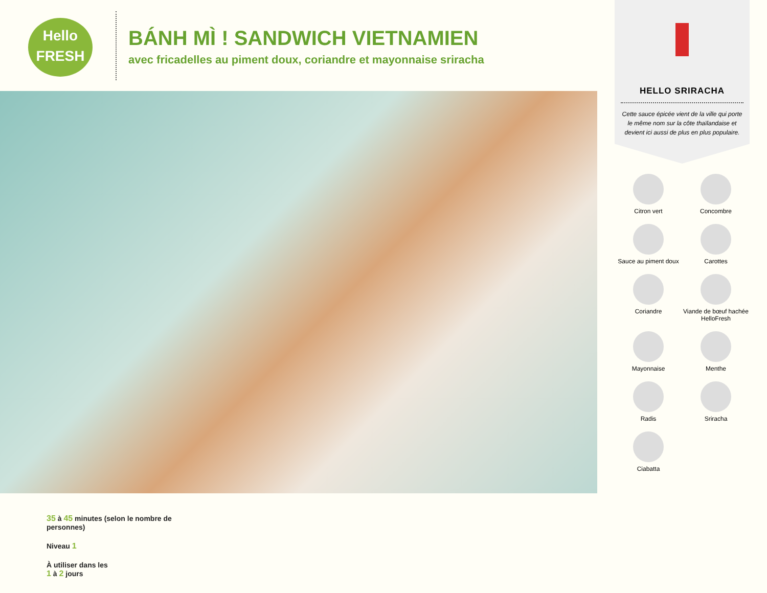Hello
FRESH
BÁNH MÌ ! SANDWICH VIETNAMIEN
avec fricadelles au piment doux, coriandre et mayonnaise sriracha
35 à 45 minutes (selon le nombre de personnes)
Niveau 1
À utiliser dans les
1 à 2 jours
HELLO SRIRACHA
Cette sauce épicée vient de la ville qui porte le même nom sur la côte thaïlandaise et devient ici aussi de plus en plus populaire.
Citron vert
Concombre
Sauce au piment doux
Carottes
Coriandre
Viande de bœuf hachée HelloFresh
Mayonnaise
Menthe
Radis
Sriracha
Ciabatta